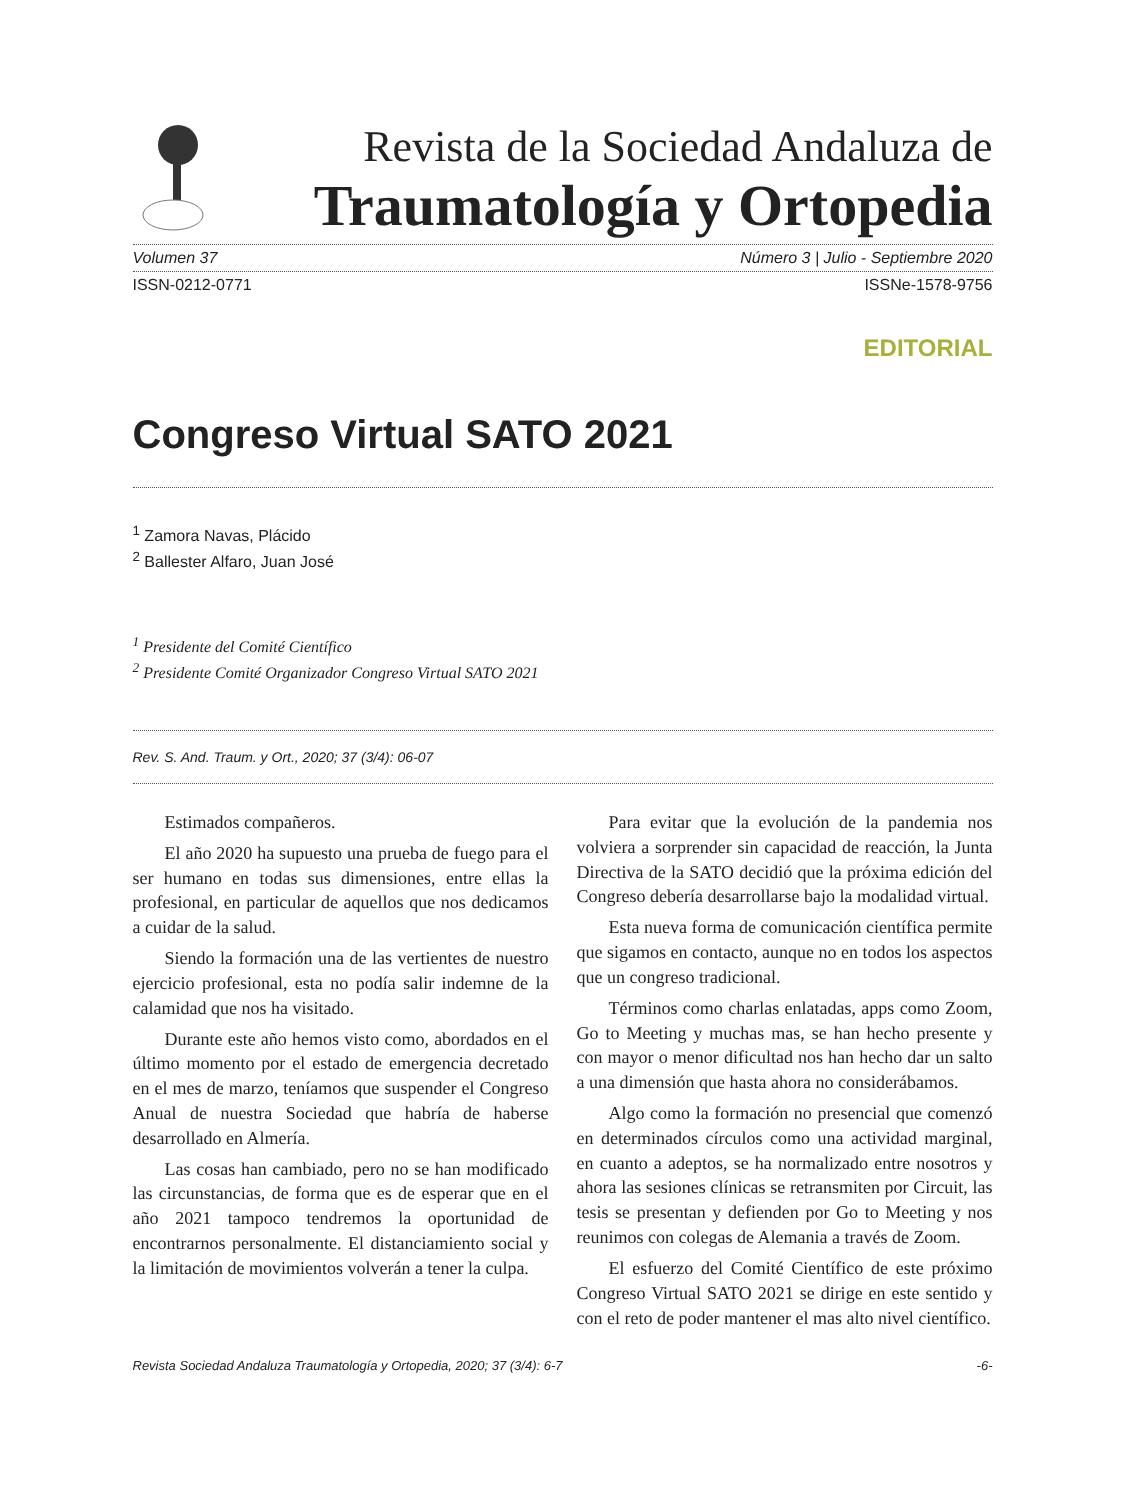Revista de la Sociedad Andaluza de
Traumatología y Ortopedia
Volumen 37 Número 3 | Julio - Septiembre 2020
ISSN-0212-0771 ISSNe-1578-9756
EDITORIAL
Congreso Virtual SATO 2021
<sup>1</sup> Zamora Navas, Plácido
<sup>2</sup> Ballester Alfaro, Juan José
<sup>1</sup> Presidente del Comité Científico
<sup>2</sup> Presidente Comité Organizador Congreso Virtual SATO 2021
Rev. S. And. Traum. y Ort., 2020; 37 (3/4): 06-07
Estimados compañeros.
El año 2020 ha supuesto una prueba de fuego para el ser humano en todas sus dimensiones, entre ellas la profesional, en particular de aquellos que nos dedicamos a cuidar de la salud.
Siendo la formación una de las vertientes de nuestro ejercicio profesional, esta no podía salir indemne de la calamidad que nos ha visitado.
Durante este año hemos visto como, abordados en el último momento por el estado de emergencia decretado en el mes de marzo, teníamos que suspender el Congreso Anual de nuestra Sociedad que habría de haberse desarrollado en Almería.
Las cosas han cambiado, pero no se han modificado las circunstancias, de forma que es de esperar que en el año 2021 tampoco tendremos la oportunidad de encontrarnos personalmente. El distanciamiento social y la limitación de movimientos volverán a tener la culpa.
Para evitar que la evolución de la pandemia nos volviera a sorprender sin capacidad de reacción, la Junta Directiva de la SATO decidió que la próxima edición del Congreso debería desarrollarse bajo la modalidad virtual.
Esta nueva forma de comunicación científica permite que sigamos en contacto, aunque no en todos los aspectos que un congreso tradicional.
Términos como charlas enlatadas, apps como Zoom, Go to Meeting y muchas mas, se han hecho presente y con mayor o menor dificultad nos han hecho dar un salto a una dimensión que hasta ahora no considerábamos.
Algo como la formación no presencial que comenzó en determinados círculos como una actividad marginal, en cuanto a adeptos, se ha normalizado entre nosotros y ahora las sesiones clínicas se retransmiten por Circuit, las tesis se presentan y defienden por Go to Meeting y nos reunimos con colegas de Alemania a través de Zoom.
El esfuerzo del Comité Científico de este próximo Congreso Virtual SATO 2021 se dirige en este sentido y con el reto de poder mantener el mas alto nivel científico.
Revista Sociedad Andaluza Traumatología y Ortopedia, 2020; 37 (3/4): 6-7 -6-